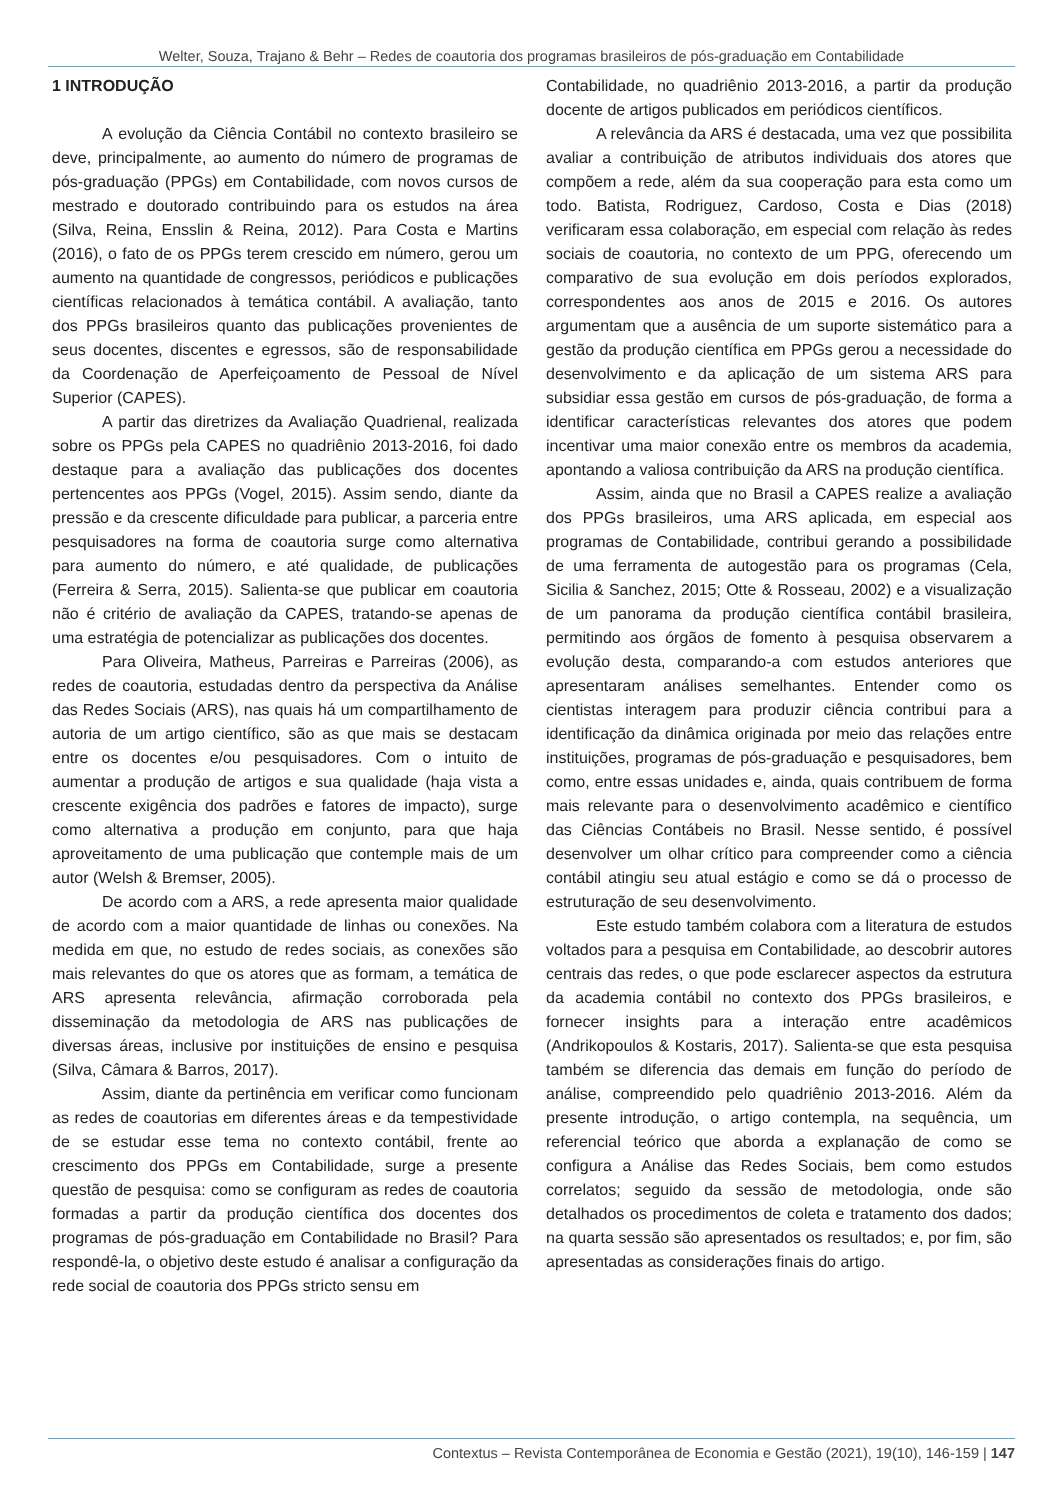Welter, Souza, Trajano & Behr – Redes de coautoria dos programas brasileiros de pós-graduação em Contabilidade
1 INTRODUÇÃO
A evolução da Ciência Contábil no contexto brasileiro se deve, principalmente, ao aumento do número de programas de pós-graduação (PPGs) em Contabilidade, com novos cursos de mestrado e doutorado contribuindo para os estudos na área (Silva, Reina, Ensslin & Reina, 2012). Para Costa e Martins (2016), o fato de os PPGs terem crescido em número, gerou um aumento na quantidade de congressos, periódicos e publicações científicas relacionados à temática contábil. A avaliação, tanto dos PPGs brasileiros quanto das publicações provenientes de seus docentes, discentes e egressos, são de responsabilidade da Coordenação de Aperfeiçoamento de Pessoal de Nível Superior (CAPES).
A partir das diretrizes da Avaliação Quadrienal, realizada sobre os PPGs pela CAPES no quadriênio 2013-2016, foi dado destaque para a avaliação das publicações dos docentes pertencentes aos PPGs (Vogel, 2015). Assim sendo, diante da pressão e da crescente dificuldade para publicar, a parceria entre pesquisadores na forma de coautoria surge como alternativa para aumento do número, e até qualidade, de publicações (Ferreira & Serra, 2015). Salienta-se que publicar em coautoria não é critério de avaliação da CAPES, tratando-se apenas de uma estratégia de potencializar as publicações dos docentes.
Para Oliveira, Matheus, Parreiras e Parreiras (2006), as redes de coautoria, estudadas dentro da perspectiva da Análise das Redes Sociais (ARS), nas quais há um compartilhamento de autoria de um artigo científico, são as que mais se destacam entre os docentes e/ou pesquisadores. Com o intuito de aumentar a produção de artigos e sua qualidade (haja vista a crescente exigência dos padrões e fatores de impacto), surge como alternativa a produção em conjunto, para que haja aproveitamento de uma publicação que contemple mais de um autor (Welsh & Bremser, 2005).
De acordo com a ARS, a rede apresenta maior qualidade de acordo com a maior quantidade de linhas ou conexões. Na medida em que, no estudo de redes sociais, as conexões são mais relevantes do que os atores que as formam, a temática de ARS apresenta relevância, afirmação corroborada pela disseminação da metodologia de ARS nas publicações de diversas áreas, inclusive por instituições de ensino e pesquisa (Silva, Câmara & Barros, 2017).
Assim, diante da pertinência em verificar como funcionam as redes de coautorias em diferentes áreas e da tempestividade de se estudar esse tema no contexto contábil, frente ao crescimento dos PPGs em Contabilidade, surge a presente questão de pesquisa: como se configuram as redes de coautoria formadas a partir da produção científica dos docentes dos programas de pós-graduação em Contabilidade no Brasil? Para respondê-la, o objetivo deste estudo é analisar a configuração da rede social de coautoria dos PPGs stricto sensu em
Contabilidade, no quadriênio 2013-2016, a partir da produção docente de artigos publicados em periódicos científicos.
A relevância da ARS é destacada, uma vez que possibilita avaliar a contribuição de atributos individuais dos atores que compõem a rede, além da sua cooperação para esta como um todo. Batista, Rodriguez, Cardoso, Costa e Dias (2018) verificaram essa colaboração, em especial com relação às redes sociais de coautoria, no contexto de um PPG, oferecendo um comparativo de sua evolução em dois períodos explorados, correspondentes aos anos de 2015 e 2016. Os autores argumentam que a ausência de um suporte sistemático para a gestão da produção científica em PPGs gerou a necessidade do desenvolvimento e da aplicação de um sistema ARS para subsidiar essa gestão em cursos de pós-graduação, de forma a identificar características relevantes dos atores que podem incentivar uma maior conexão entre os membros da academia, apontando a valiosa contribuição da ARS na produção científica.
Assim, ainda que no Brasil a CAPES realize a avaliação dos PPGs brasileiros, uma ARS aplicada, em especial aos programas de Contabilidade, contribui gerando a possibilidade de uma ferramenta de autogestão para os programas (Cela, Sicilia & Sanchez, 2015; Otte & Rosseau, 2002) e a visualização de um panorama da produção científica contábil brasileira, permitindo aos órgãos de fomento à pesquisa observarem a evolução desta, comparando-a com estudos anteriores que apresentaram análises semelhantes. Entender como os cientistas interagem para produzir ciência contribui para a identificação da dinâmica originada por meio das relações entre instituições, programas de pós-graduação e pesquisadores, bem como, entre essas unidades e, ainda, quais contribuem de forma mais relevante para o desenvolvimento acadêmico e científico das Ciências Contábeis no Brasil. Nesse sentido, é possível desenvolver um olhar crítico para compreender como a ciência contábil atingiu seu atual estágio e como se dá o processo de estruturação de seu desenvolvimento.
Este estudo também colabora com a literatura de estudos voltados para a pesquisa em Contabilidade, ao descobrir autores centrais das redes, o que pode esclarecer aspectos da estrutura da academia contábil no contexto dos PPGs brasileiros, e fornecer insights para a interação entre acadêmicos (Andrikopoulos & Kostaris, 2017). Salienta-se que esta pesquisa também se diferencia das demais em função do período de análise, compreendido pelo quadriênio 2013-2016. Além da presente introdução, o artigo contempla, na sequência, um referencial teórico que aborda a explanação de como se configura a Análise das Redes Sociais, bem como estudos correlatos; seguido da sessão de metodologia, onde são detalhados os procedimentos de coleta e tratamento dos dados; na quarta sessão são apresentados os resultados; e, por fim, são apresentadas as considerações finais do artigo.
Contextus – Revista Contemporânea de Economia e Gestão (2021), 19(10), 146-159 | 147